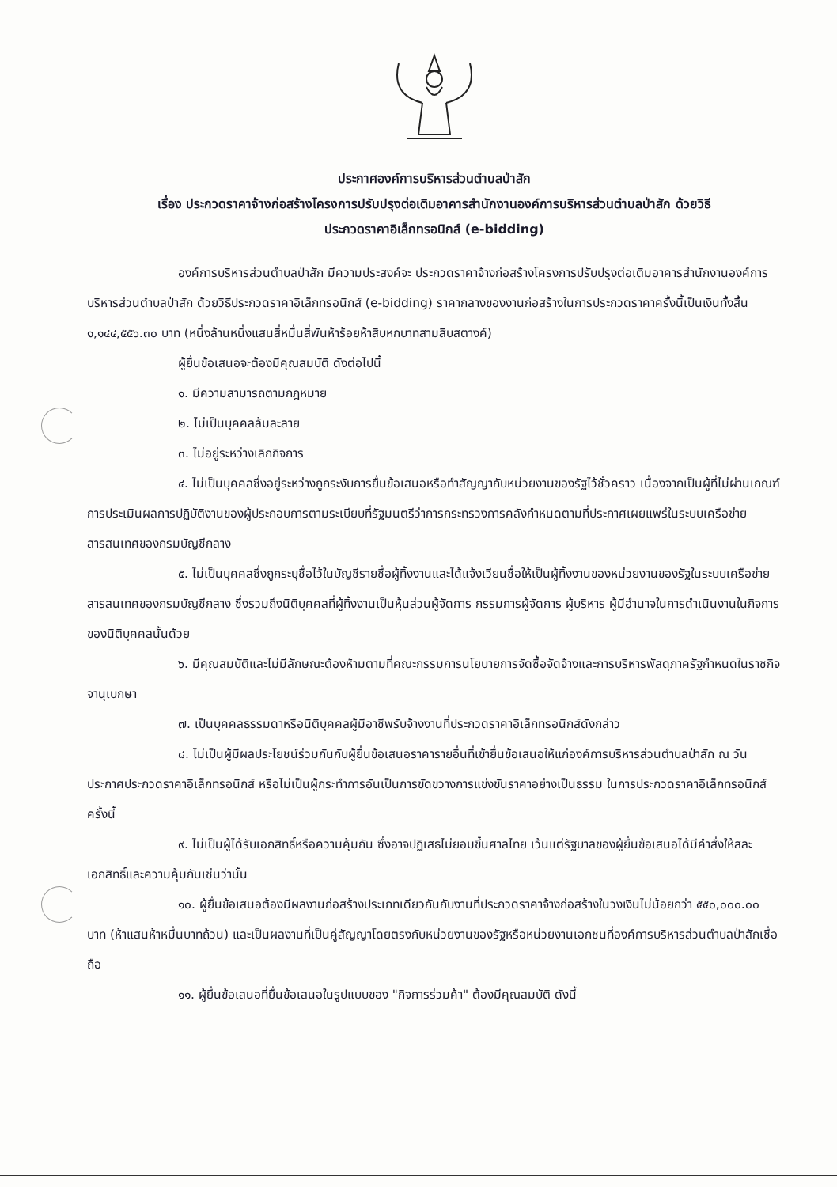ประกาศองค์การบริหารส่วนตำบลป่าสัก
เรื่อง ประกวดราคาจ้างก่อสร้างโครงการปรับปรุงต่อเติมอาคารสำนักงานองค์การบริหารส่วนตำบลป่าสัก ด้วยวิธี
ประกวดราคาอิเล็กทรอนิกส์ (e-bidding)
องค์การบริหารส่วนตำบลป่าสัก มีความประสงค์จะ ประกวดราคาจ้างก่อสร้างโครงการปรับปรุงต่อเติมอาคารสำนักงานองค์การบริหารส่วนตำบลป่าสัก ด้วยวิธีประกวดราคาอิเล็กทรอนิกส์ (e-bidding) ราคากลางของงานก่อสร้างในการประกวดราคาครั้งนี้เป็นเงินทั้งสิ้น ๑,๑๔๔,๕๕๖.๓๐ บาท (หนึ่งล้านหนึ่งแสนสี่หมื่นสี่พันห้าร้อยห้าสิบหกบาทสามสิบสตางค์)
ผู้ยื่นข้อเสนอจะต้องมีคุณสมบัติ ดังต่อไปนี้
๑. มีความสามารถตามกฎหมาย
๒. ไม่เป็นบุคคลล้มละลาย
๓. ไม่อยู่ระหว่างเลิกกิจการ
๔. ไม่เป็นบุคคลซึ่งอยู่ระหว่างถูกระงับการยื่นข้อเสนอหรือทำสัญญากับหน่วยงานของรัฐไว้ชั่วคราว เนื่องจากเป็นผู้ที่ไม่ผ่านเกณฑ์การประเมินผลการปฏิบัติงานของผู้ประกอบการตามระเบียบที่รัฐมนตรีว่าการกระทรวงการคลังกำหนดตามที่ประกาศเผยแพร่ในระบบเครือข่ายสารสนเทศของกรมบัญชีกลาง
๕. ไม่เป็นบุคคลซึ่งถูกระบุชื่อไว้ในบัญชีรายชื่อผู้ทิ้งงานและได้แจ้งเวียนชื่อให้เป็นผู้ทิ้งงานของหน่วยงานของรัฐในระบบเครือข่ายสารสนเทศของกรมบัญชีกลาง ซึ่งรวมถึงนิติบุคคลที่ผู้ทิ้งงานเป็นหุ้นส่วนผู้จัดการ กรรมการผู้จัดการ ผู้บริหาร ผู้มีอำนาจในการดำเนินงานในกิจการของนิติบุคคลนั้นด้วย
๖. มีคุณสมบัติและไม่มีลักษณะต้องห้ามตามที่คณะกรรมการนโยบายการจัดซื้อจัดจ้างและการบริหารพัสดุภาครัฐกำหนดในราชกิจจานุเบกษา
๗. เป็นบุคคลธรรมดาหรือนิติบุคคลผู้มีอาชีพรับจ้างงานที่ประกวดราคาอิเล็กทรอนิกส์ดังกล่าว
๘. ไม่เป็นผู้มีผลประโยชน์ร่วมกันกับผู้ยื่นข้อเสนอราคารายอื่นที่เข้ายื่นข้อเสนอให้แก่องค์การบริหารส่วนตำบลป่าสัก ณ วันประกาศประกวดราคาอิเล็กทรอนิกส์ หรือไม่เป็นผู้กระทำการอันเป็นการขัดขวางการแข่งขันราคาอย่างเป็นธรรม ในการประกวดราคาอิเล็กทรอนิกส์ครั้งนี้
๙. ไม่เป็นผู้ได้รับเอกสิทธิ์หรือความคุ้มกัน ซึ่งอาจปฏิเสธไม่ยอมขึ้นศาลไทย เว้นแต่รัฐบาลของผู้ยื่นข้อเสนอได้มีคำสั่งให้สละเอกสิทธิ์และความคุ้มกันเช่นว่านั้น
๑๐. ผู้ยื่นข้อเสนอต้องมีผลงานก่อสร้างประเภทเดียวกันกับงานที่ประกวดราคาจ้างก่อสร้างในวงเงินไม่น้อยกว่า ๕๕๐,๐๐๐.๐๐ บาท (ห้าแสนห้าหมื่นบาทถ้วน) และเป็นผลงานที่เป็นคู่สัญญาโดยตรงกับหน่วยงานของรัฐหรือหน่วยงานเอกชนที่องค์การบริหารส่วนตำบลป่าสักเชื่อถือ
๑๑. ผู้ยื่นข้อเสนอที่ยื่นข้อเสนอในรูปแบบของ "กิจการร่วมค้า" ต้องมีคุณสมบัติ ดังนี้